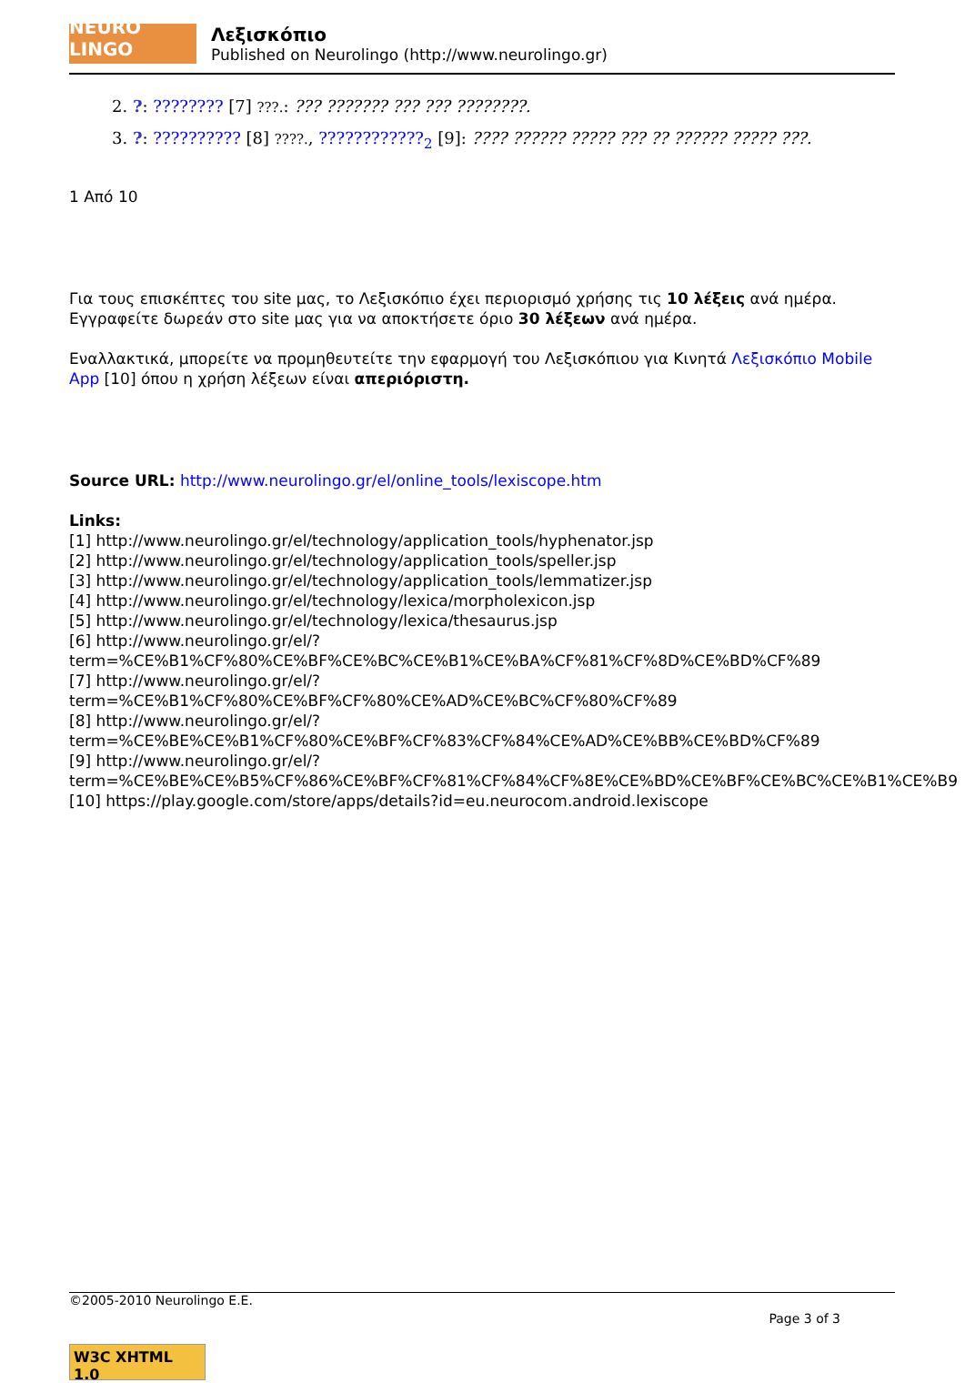NEURO LINGO
Λεξισκόπιο
Published on Neurolingo (http://www.neurolingo.gr)
2. ?: ???????? [7] ???.: ??? ??????? ??? ??? ????????.
3. ?: ?????????? [8] ????., ????????????<sub>2</sub> [9]: ???? ?????? ????? ??? ?? ?????? ????? ???.
1 Από 10
Για τους επισκέπτες του site μας, το Λεξισκόπιο έχει περιορισμό χρήσης τις 10 λέξεις ανά ημέρα. Εγγραφείτε δωρεάν στο site μας για να αποκτήσετε όριο 30 λέξεων ανά ημέρα.
Εναλλακτικά, μπορείτε να προμηθευτείτε την εφαρμογή του Λεξισκόπιου για Κινητά Λεξισκόπιο Mobile App [10] όπου η χρήση λέξεων είναι απεριόριστη.
Source URL: http://www.neurolingo.gr/el/online_tools/lexiscope.htm
Links:
[1] http://www.neurolingo.gr/el/technology/application_tools/hyphenator.jsp
[2] http://www.neurolingo.gr/el/technology/application_tools/speller.jsp
[3] http://www.neurolingo.gr/el/technology/application_tools/lemmatizer.jsp
[4] http://www.neurolingo.gr/el/technology/lexica/morpholexicon.jsp
[5] http://www.neurolingo.gr/el/technology/lexica/thesaurus.jsp
[6] http://www.neurolingo.gr/el/?term=%CE%B1%CF%80%CE%BF%CE%BC%CE%B1%CE%BA%CF%81%CF%8D%CE%BD%CF%89
[7] http://www.neurolingo.gr/el/?term=%CE%B1%CF%80%CE%BF%CF%80%CE%AD%CE%BC%CF%80%CF%89
[8] http://www.neurolingo.gr/el/?term=%CE%BE%CE%B1%CF%80%CE%BF%CF%83%CF%84%CE%AD%CE%BB%CE%BD%CF%89
[9] http://www.neurolingo.gr/el/?term=%CE%BE%CE%B5%CF%86%CE%BF%CF%81%CF%84%CF%8E%CE%BD%CE%BF%CE%BC%CE%B1%CE%B9
[10] https://play.google.com/store/apps/details?id=eu.neurocom.android.lexiscope
©2005-2010 Neurolingo E.E.
Page 3 of 3
W3C XHTML 1.0